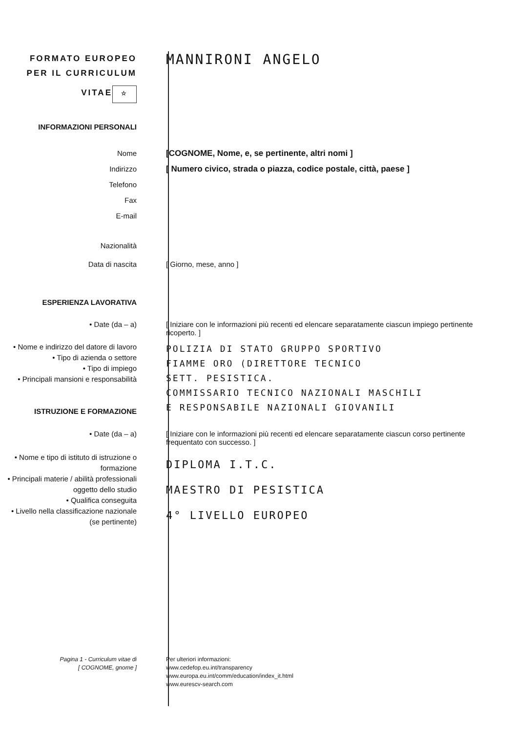FORMATO EUROPEO
PER IL CURRICULUM
VITAE
☆
MANNIRONI ANGELO
INFORMAZIONI PERSONALI
Nome
Indirizzo
Telefono
Fax
E-mail
[COGNOME, Nome, e, se pertinente, altri nomi ]
[ Numero civico, strada o piazza, codice postale, città, paese ]
Nazionalità
Data di nascita
[ Giorno, mese, anno ]
ESPERIENZA LAVORATIVA
• Date (da – a) [ Iniziare con le informazioni più recenti ed elencare separatamente ciascun impiego pertinente ricoperto. ]
• Nome e indirizzo del datore di lavoro
• Tipo di azienda o settore
• Tipo di impiego
• Principali mansioni e responsabilità
ISTRUZIONE E FORMAZIONE
POLIZIA DI STATO GRUPPO SPORTIVO
FIAMME ORO (DIRETTORE TECNICO
SETT. PESISTICA.
COMMISSARIO TECNICO NAZIONALI MASCHILI
E RESPONSABILE NAZIONALI GIOVANILI
• Date (da – a) [ Iniziare con le informazioni più recenti ed elencare separatamente ciascun corso pertinente frequentato con successo. ]
• Nome e tipo di istituto di istruzione o formazione
• Principali materie / abilità professionali oggetto dello studio
• Qualifica conseguita
• Livello nella classificazione nazionale (se pertinente)
DIPLOMA I.T.C.
MAESTRO DI PESISTICA
4° LIVELLO EUROPEO
Pagina 1 - Curriculum vitae di
[ COGNOME, gnome ]
Per ulteriori informazioni:
www.cedefop.eu.int/transparency
www.europa.eu.int/comm/education/index_it.html
www.eurescv-search.com